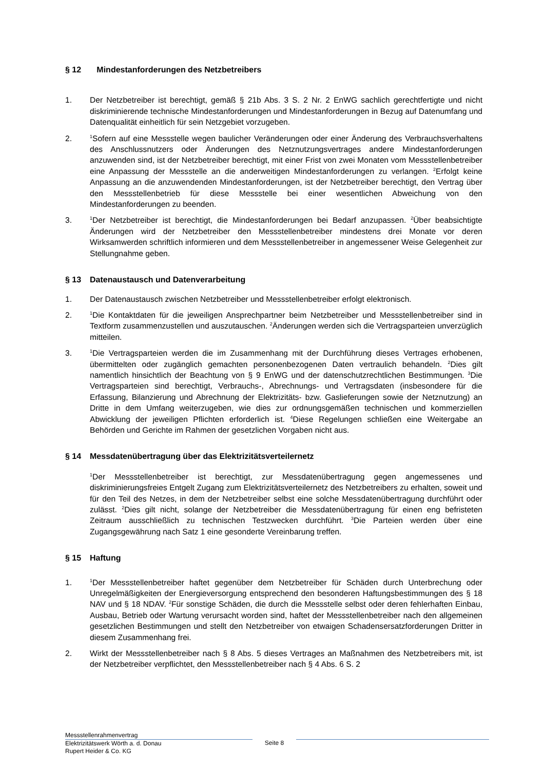§ 12 Mindestanforderungen des Netzbetreibers
1. Der Netzbetreiber ist berechtigt, gemäß § 21b Abs. 3 S. 2 Nr. 2 EnWG sachlich gerechtfertigte und nicht diskriminierende technische Mindestanforderungen und Mindestanforderungen in Bezug auf Datenumfang und Datenqualität einheitlich für sein Netzgebiet vorzugeben.
2.
<sup>1</sup> Sofern auf eine Messstelle wegen baulicher Veränderungen oder einer Änderung des Verbrauchsverhaltens des Anschlussnutzers oder Änderungen des Netznutzungsvertrages andere Mindestanforderungen anzuwenden sind, ist der Netzbetreiber berechtigt, mit einer Frist von zwei Monaten vom Messstellenbetreiber eine Anpassung der Messstelle an die anderweitigen Mindestanforderungen zu verlangen. <sup>2</sup>Erfolgt keine Anpassung an die anzuwendenden Mindestanforderungen, ist der Netzbetreiber berechtigt, den Vertrag über den Messstellenbetrieb für diese Messstelle bei einer wesentlichen Abweichung von den Mindestanforderungen zu beenden.
3.
<sup>1</sup> Der Netzbetreiber ist berechtigt, die Mindestanforderungen bei Bedarf anzupassen. <sup>2</sup>Über beabsichtigte Änderungen wird der Netzbetreiber den Messstellenbetreiber mindestens drei Monate vor deren Wirksamwerden schriftlich informieren und dem Messstellenbetreiber in angemessener Weise Gelegenheit zur Stellungnahme geben.
§ 13 Datenaustausch und Datenverarbeitung
1. Der Datenaustausch zwischen Netzbetreiber und Messstellenbetreiber erfolgt elektronisch.
2.
<sup>1</sup> Die Kontaktdaten für die jeweiligen Ansprechpartner beim Netzbetreiber und Messstellenbetreiber sind in Textform zusammenzustellen und auszutauschen. <sup>2</sup>Änderungen werden sich die Vertragsparteien unverzüglich mitteilen.
3.
<sup>1</sup> Die Vertragsparteien werden die im Zusammenhang mit der Durchführung dieses Vertrages erhobenen, übermittelten oder zugänglich gemachten personenbezogenen Daten vertraulich behandeln. <sup>2</sup>Dies gilt namentlich hinsichtlich der Beachtung von § 9 EnWG und der datenschutzrechtlichen Bestimmungen. <sup>3</sup>Die Vertragsparteien sind berechtigt, Verbrauchs-, Abrechnungs- und Vertragsdaten (insbesondere für die Erfassung, Bilanzierung und Abrechnung der Elektrizitäts- bzw. Gaslieferungen sowie der Netznutzung) an Dritte in dem Umfang weiterzugeben, wie dies zur ordnungsgemäßen technischen und kommerziellen Abwicklung der jeweiligen Pflichten erforderlich ist. <sup>4</sup>Diese Regelungen schließen eine Weitergabe an Behörden und Gerichte im Rahmen der gesetzlichen Vorgaben nicht aus.
§ 14 Messdatenübertragung über das Elektrizitätsverteilernetz
<sup>1</sup> Der Messstellenbetreiber ist berechtigt, zur Messdatenübertragung gegen angemessenes und diskriminierungsfreies Entgelt Zugang zum Elektrizitätsverteilernetz des Netzbetreibers zu erhalten, soweit und für den Teil des Netzes, in dem der Netzbetreiber selbst eine solche Messdatenübertragung durchführt oder zulässt. <sup>2</sup>Dies gilt nicht, solange der Netzbetreiber die Messdatenübertragung für einen eng befristeten Zeitraum ausschließlich zu technischen Testzwecken durchführt. <sup>3</sup>Die Parteien werden über eine Zugangsgewährung nach Satz 1 eine gesonderte Vereinbarung treffen.
§ 15 Haftung
1.
<sup>1</sup> Der Messstellenbetreiber haftet gegenüber dem Netzbetreiber für Schäden durch Unterbrechung oder Unregelmäßigkeiten der Energieversorgung entsprechend den besonderen Haftungsbestimmungen des § 18 NAV und § 18 NDAV. <sup>2</sup>Für sonstige Schäden, die durch die Messstelle selbst oder deren fehlerhaften Einbau, Ausbau, Betrieb oder Wartung verursacht worden sind, haftet der Messstellenbetreiber nach den allgemeinen gesetzlichen Bestimmungen und stellt den Netzbetreiber von etwaigen Schadensersatzforderungen Dritter in diesem Zusammenhang frei.
2. Wirkt der Messstellenbetreiber nach § 8 Abs. 5 dieses Vertrages an Maßnahmen des Netzbetreibers mit, ist der Netzbetreiber verpflichtet, den Messstellenbetreiber nach § 4 Abs. 6 S. 2
Messstellenrahmenvertrag
Elektrizitätswerk Wörth a. d. Donau
Rupert Heider & Co. KG
Seite 8